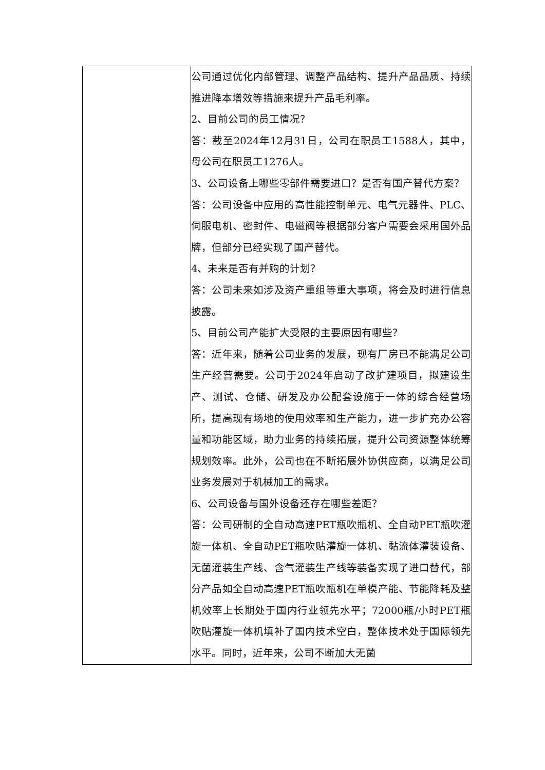| | 公司通过优化内部管理、调整产品结构、提升产品品质、持续推进降本增效等措施来提升产品毛利率。 2、目前公司的员工情况？ 答：截至2024年12月31日，公司在职员工1588人，其中，母公司在职员工1276人。 3、公司设备上哪些零部件需要进口？是否有国产替代方案？ 答：公司设备中应用的高性能控制单元、电气元器件、PLC、伺服电机、密封件、电磁阀等根据部分客户需要会采用国外品牌，但部分已经实现了国产替代。 4、未来是否有并购的计划？ 答：公司未来如涉及资产重组等重大事项，将会及时进行信息披露。 5、目前公司产能扩大受限的主要原因有哪些？ 答：近年来，随着公司业务的发展，现有厂房已不能满足公司生产经营需要。公司于2024年启动了改扩建项目，拟建设生产、测试、仓储、研发及办公配套设施于一体的综合经营场所，提高现有场地的使用效率和生产能力，进一步扩充办公容量和功能区域，助力业务的持续拓展，提升公司资源整体统筹规划效率。此外，公司也在不断拓展外协供应商，以满足公司业务发展对于机械加工的需求。 6、公司设备与国外设备还存在哪些差距？ 答：公司研制的全自动高速PET瓶吹瓶机、全自动PET瓶吹灌旋一体机、全自动PET瓶吹贴灌旋一体机、黏流体灌装设备、无菌灌装生产线、含气灌装生产线等装备实现了进口替代，部分产品如全自动高速PET瓶吹瓶机在单模产能、节能降耗及整机效率上长期处于国内行业领先水平；72000瓶/小时PET瓶吹贴灌旋一体机填补了国内技术空白，整体技术处于国际领先水平。同时，近年来，公司不断加大无菌 |